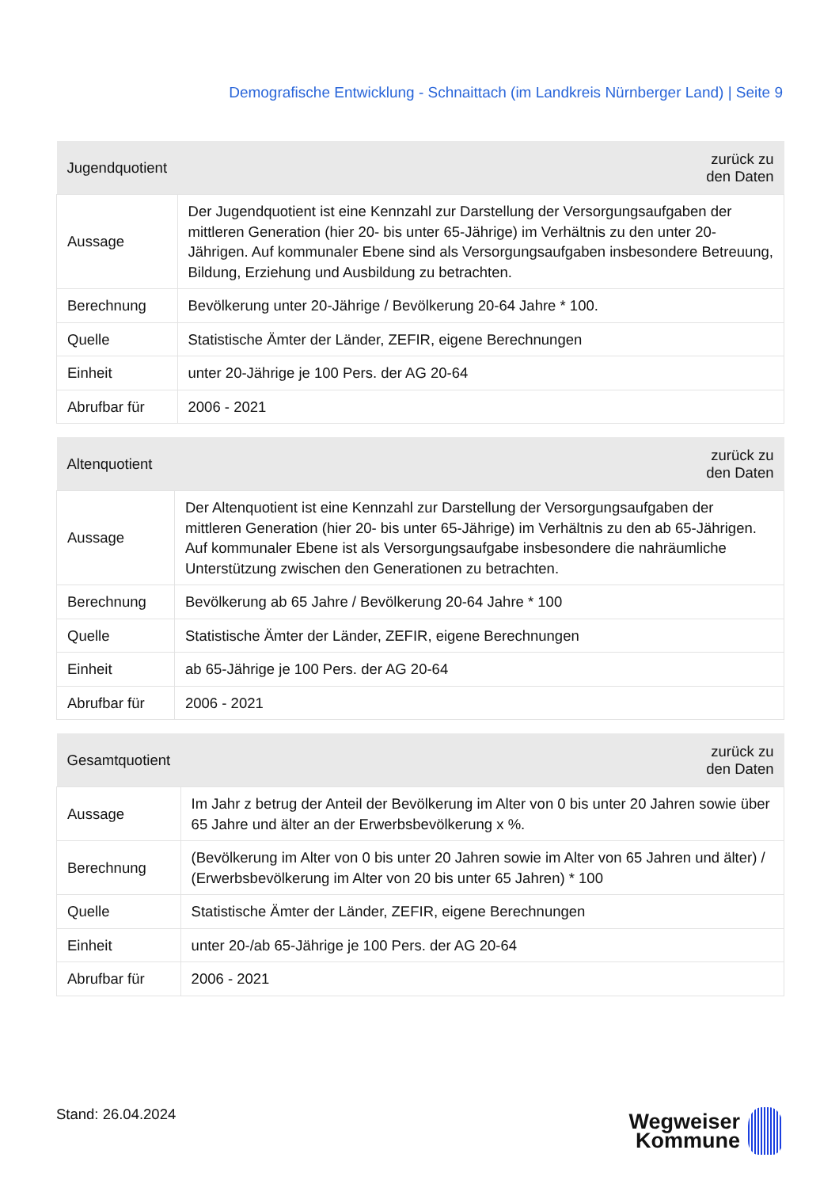Demografische Entwicklung - Schnaittach (im Landkreis Nürnberger Land) | Seite 9
| Jugendquotient | zurück zu den Daten |
| --- | --- |
| Aussage | Der Jugendquotient ist eine Kennzahl zur Darstellung der Versorgungsaufgaben der mittleren Generation (hier 20- bis unter 65-Jährige) im Verhältnis zu den unter 20-Jährigen. Auf kommunaler Ebene sind als Versorgungsaufgaben insbesondere Betreuung, Bildung, Erziehung und Ausbildung zu betrachten. |
| Berechnung | Bevölkerung unter 20-Jährige / Bevölkerung 20-64 Jahre * 100. |
| Quelle | Statistische Ämter der Länder, ZEFIR, eigene Berechnungen |
| Einheit | unter 20-Jährige je 100 Pers. der AG 20-64 |
| Abrufbar für | 2006 - 2021 |
| Altenquotient | zurück zu den Daten |
| --- | --- |
| Aussage | Der Altenquotient ist eine Kennzahl zur Darstellung der Versorgungsaufgaben der mittleren Generation (hier 20- bis unter 65-Jährige) im Verhältnis zu den ab 65-Jährigen. Auf kommunaler Ebene ist als Versorgungsaufgabe insbesondere die nahräumliche Unterstützung zwischen den Generationen zu betrachten. |
| Berechnung | Bevölkerung ab 65 Jahre / Bevölkerung 20-64 Jahre * 100 |
| Quelle | Statistische Ämter der Länder, ZEFIR, eigene Berechnungen |
| Einheit | ab 65-Jährige je 100 Pers. der AG 20-64 |
| Abrufbar für | 2006 - 2021 |
| Gesamtquotient | zurück zu den Daten |
| --- | --- |
| Aussage | Im Jahr z betrug der Anteil der Bevölkerung im Alter von 0 bis unter 20 Jahren sowie über 65 Jahre und älter an der Erwerbsbevölkerung x %. |
| Berechnung | (Bevölkerung im Alter von 0 bis unter 20 Jahren sowie im Alter von 65 Jahren und älter) / (Erwerbsbevölkerung im Alter von 20 bis unter 65 Jahren) * 100 |
| Quelle | Statistische Ämter der Länder, ZEFIR, eigene Berechnungen |
| Einheit | unter 20-/ab 65-Jährige je 100 Pers. der AG 20-64 |
| Abrufbar für | 2006 - 2021 |
Stand: 26.04.2024
Wegweiser
Kommune